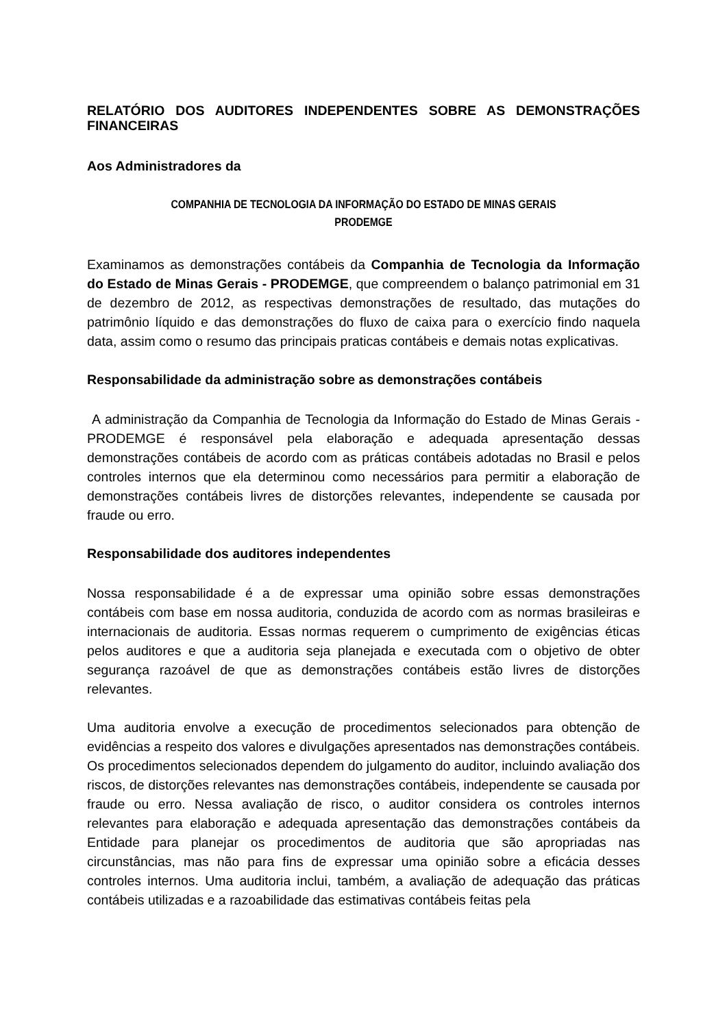RELATÓRIO DOS AUDITORES INDEPENDENTES SOBRE AS DEMONSTRAÇÕES FINANCEIRAS
Aos Administradores da
COMPANHIA DE TECNOLOGIA DA INFORMAÇÃO DO ESTADO DE MINAS GERAIS
PRODEMGE
Examinamos as demonstrações contábeis da Companhia de Tecnologia da Informação do Estado de Minas Gerais - PRODEMGE, que compreendem o balanço patrimonial em 31 de dezembro de 2012, as respectivas demonstrações de resultado, das mutações do patrimônio líquido e das demonstrações do fluxo de caixa para o exercício findo naquela data, assim como o resumo das principais praticas contábeis e demais notas explicativas.
Responsabilidade da administração sobre as demonstrações contábeis
A administração da Companhia de Tecnologia da Informação do Estado de Minas Gerais - PRODEMGE é responsável pela elaboração e adequada apresentação dessas demonstrações contábeis de acordo com as práticas contábeis adotadas no Brasil e pelos controles internos que ela determinou como necessários para permitir a elaboração de demonstrações contábeis livres de distorções relevantes, independente se causada por fraude ou erro.
Responsabilidade dos auditores independentes
Nossa responsabilidade é a de expressar uma opinião sobre essas demonstrações contábeis com base em nossa auditoria, conduzida de acordo com as normas brasileiras e internacionais de auditoria. Essas normas requerem o cumprimento de exigências éticas pelos auditores e que a auditoria seja planejada e executada com o objetivo de obter segurança razoável de que as demonstrações contábeis estão livres de distorções relevantes.
Uma auditoria envolve a execução de procedimentos selecionados para obtenção de evidências a respeito dos valores e divulgações apresentados nas demonstrações contábeis. Os procedimentos selecionados dependem do julgamento do auditor, incluindo avaliação dos riscos, de distorções relevantes nas demonstrações contábeis, independente se causada por fraude ou erro. Nessa avaliação de risco, o auditor considera os controles internos relevantes para elaboração e adequada apresentação das demonstrações contábeis da Entidade para planejar os procedimentos de auditoria que são apropriadas nas circunstâncias, mas não para fins de expressar uma opinião sobre a eficácia desses controles internos. Uma auditoria inclui, também, a avaliação de adequação das práticas contábeis utilizadas e a razoabilidade das estimativas contábeis feitas pela